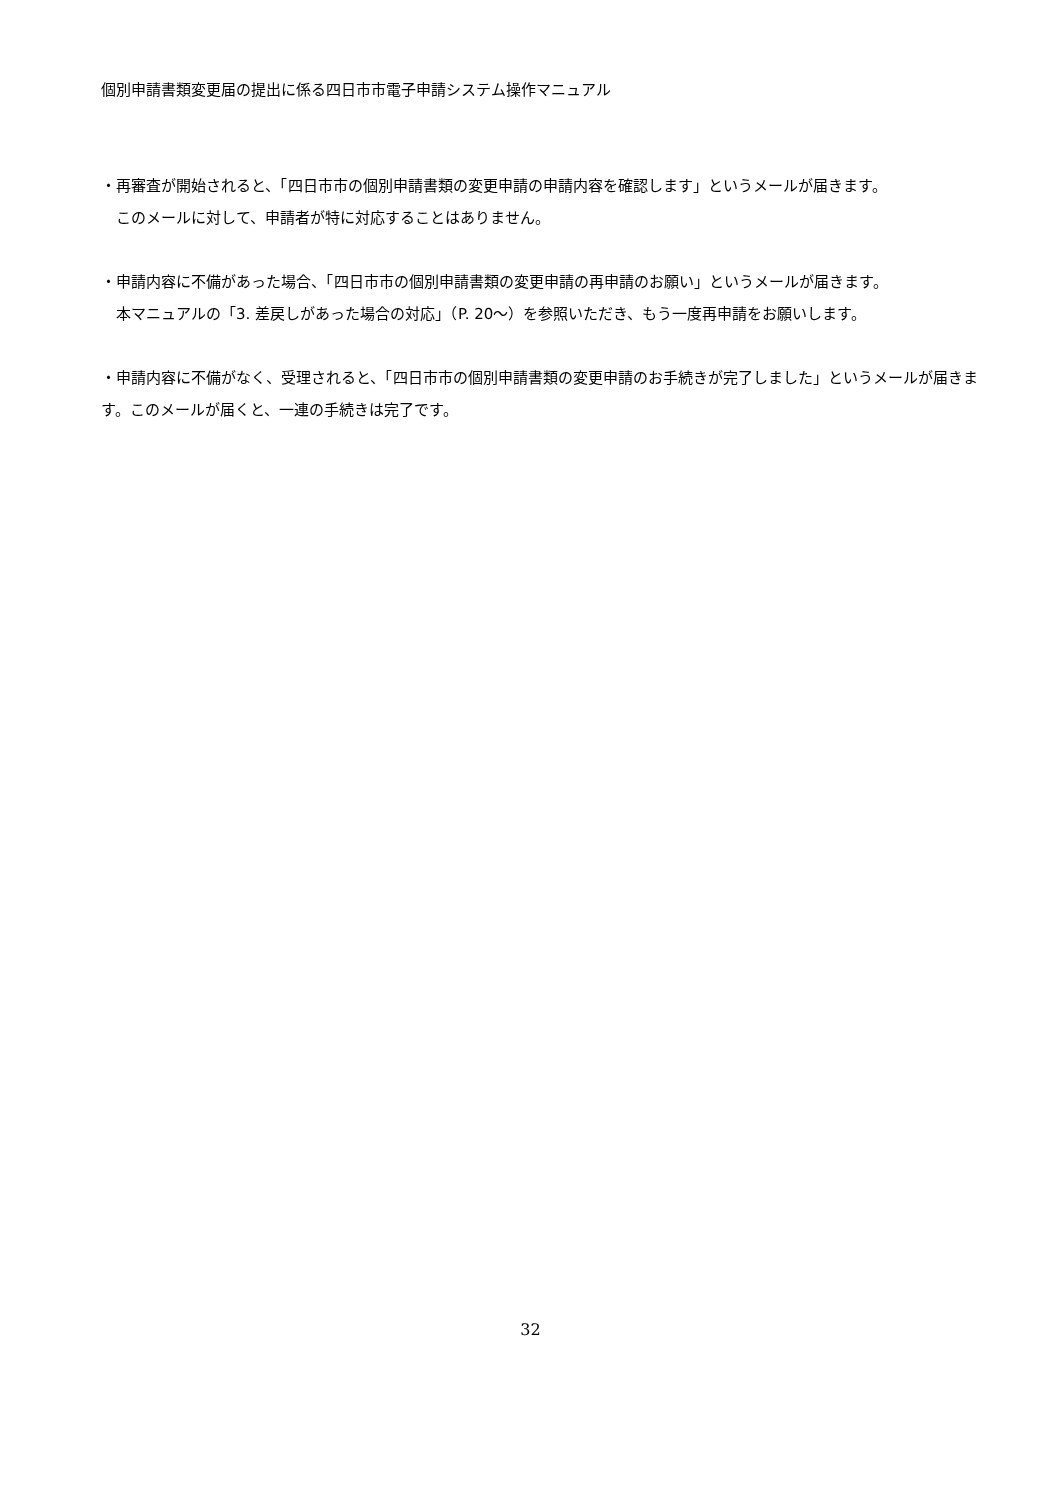個別申請書類変更届の提出に係る四日市市電子申請システム操作マニュアル
・再審査が開始されると、「四日市市の個別申請書類の変更申請の申請内容を確認します」というメールが届きます。
　このメールに対して、申請者が特に対応することはありません。
・申請内容に不備があった場合、「四日市市の個別申請書類の変更申請の再申請のお願い」というメールが届きます。
　本マニュアルの「3. 差戻しがあった場合の対応」（P. 20～）を参照いただき、もう一度再申請をお願いします。
・申請内容に不備がなく、受理されると、「四日市市の個別申請書類の変更申請のお手続きが完了しました」というメールが届きます。このメールが届くと、一連の手続きは完了です。
32